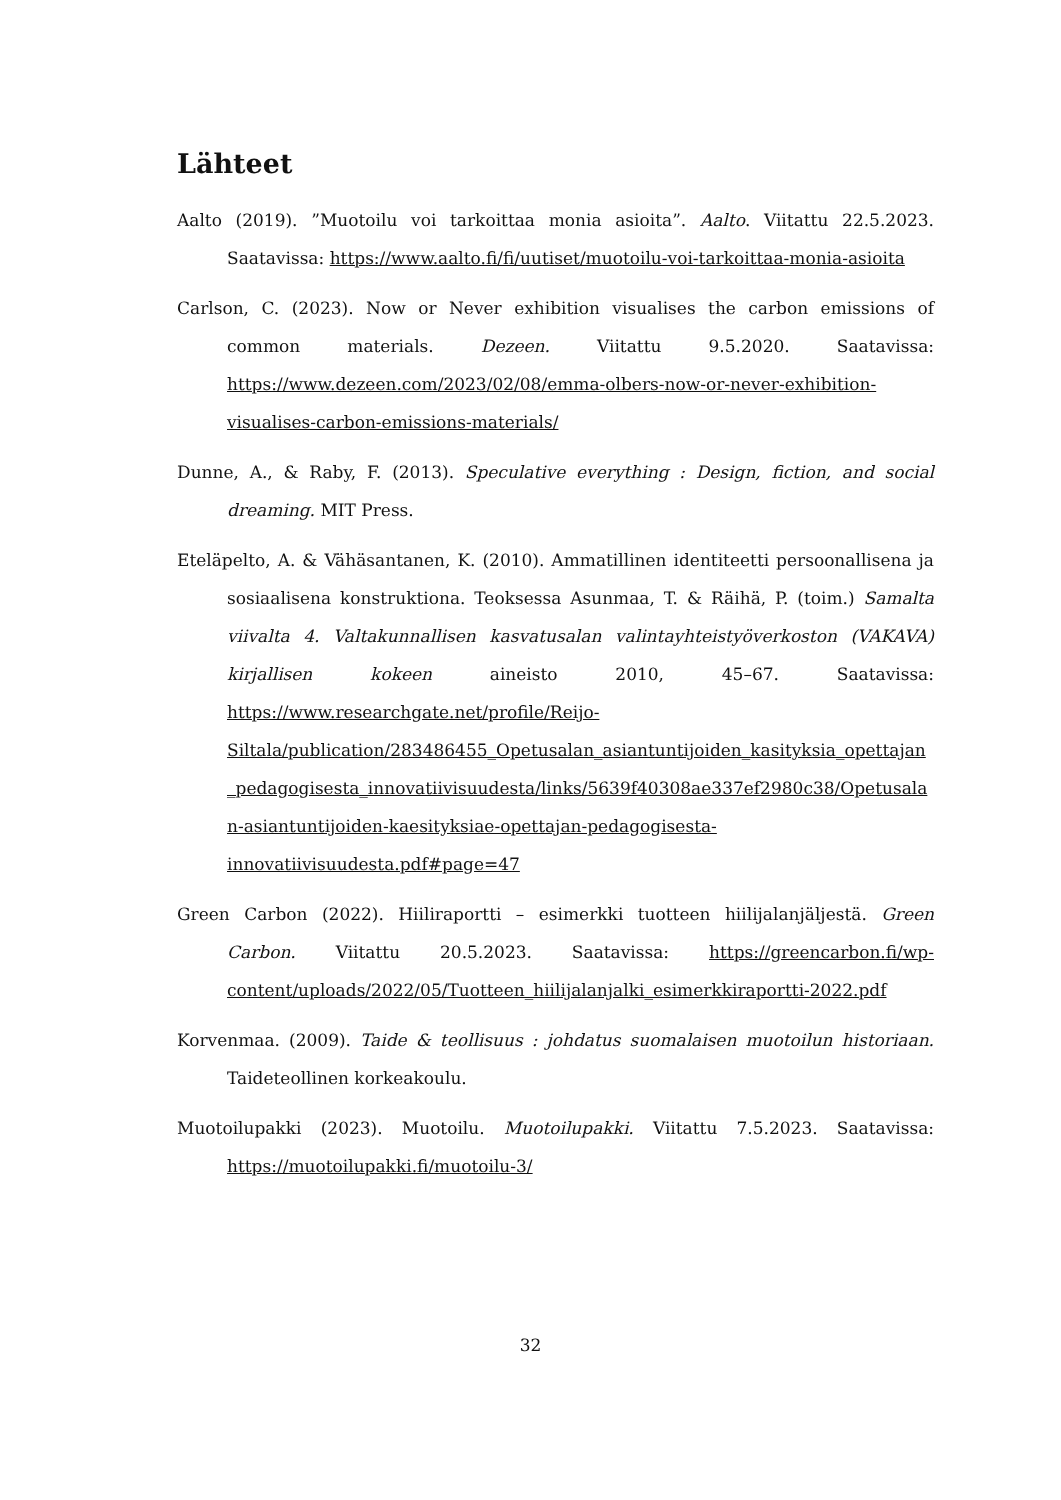Lähteet
Aalto (2019). ”Muotoilu voi tarkoittaa monia asioita”. Aalto. Viitattu 22.5.2023. Saatavissa: https://www.aalto.fi/fi/uutiset/muotoilu-voi-tarkoittaa-monia-asioita
Carlson, C. (2023). Now or Never exhibition visualises the carbon emissions of common materials. Dezeen. Viitattu 9.5.2020. Saatavissa: https://www.dezeen.com/2023/02/08/emma-olbers-now-or-never-exhibition-visualises-carbon-emissions-materials/
Dunne, A., & Raby, F. (2013). Speculative everything : Design, fiction, and social dreaming. MIT Press.
Eteläpelto, A. & Vähäsantanen, K. (2010). Ammatillinen identiteetti persoonallisena ja sosiaalisena konstruktiona. Teoksessa Asunmaa, T. & Räihä, P. (toim.) Samalta viivalta 4. Valtakunnallisen kasvatusalan valintayhteistyöverkoston (VAKAVA) kirjallisen kokeen aineisto 2010, 45–67. Saatavissa: https://www.researchgate.net/profile/Reijo-Siltala/publication/283486455_Opetusalan_asiantuntijoiden_kasityksia_opettajan_pedagogisesta_innovatiivisuudesta/links/5639f40308ae337ef2980c38/Opetusalan-asiantuntijoiden-kaesityksiae-opettajan-pedagogisesta-innovatiivisuudesta.pdf#page=47
Green Carbon (2022). Hiiliraportti – esimerkki tuotteen hiilijalanjäljestä. Green Carbon. Viitattu 20.5.2023. Saatavissa: https://greencarbon.fi/wp-content/uploads/2022/05/Tuotteen_hiilijalanjalki_esimerkkiraportti-2022.pdf
Korvenmaa. (2009). Taide & teollisuus : johdatus suomalaisen muotoilun historiaan. Taideteollinen korkeakoulu.
Muotoilupakki (2023). Muotoilu. Muotoilupakki. Viitattu 7.5.2023. Saatavissa: https://muotoilupakki.fi/muotoilu-3/
32